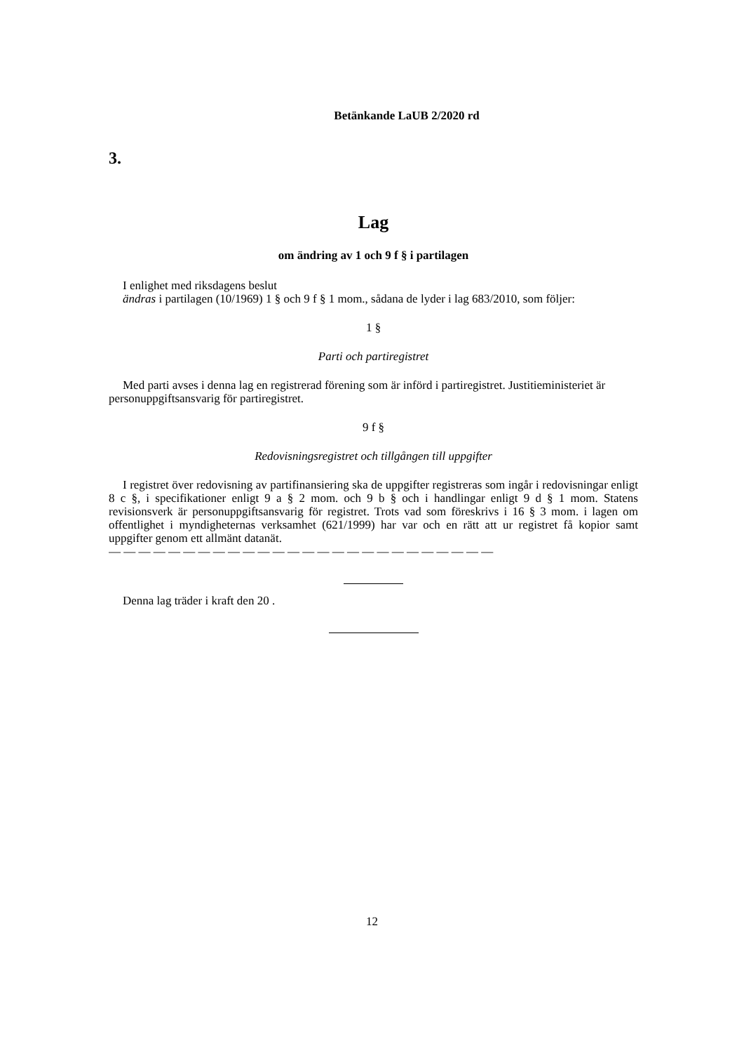Betänkande LaUB 2/2020 rd
3.
Lag
om ändring av 1 och 9 f § i partilagen
I enlighet med riksdagens beslut
ändras i partilagen (10/1969) 1 § och 9 f § 1 mom., sådana de lyder i lag 683/2010, som följer:
1 §
Parti och partiregistret
Med parti avses i denna lag en registrerad förening som är införd i partiregistret. Justitieministeriet är personuppgiftsansvarig för partiregistret.
9 f §
Redovisningsregistret och tillgången till uppgifter
I registret över redovisning av partifinansiering ska de uppgifter registreras som ingår i redovisningar enligt 8 c §, i specifikationer enligt 9 a § 2 mom. och 9 b § och i handlingar enligt 9 d § 1 mom. Statens revisionsverk är personuppgiftsansvarig för registret. Trots vad som föreskrivs i 16 § 3 mom. i lagen om offentlighet i myndigheternas verksamhet (621/1999) har var och en rätt att ur registret få kopior samt uppgifter genom ett allmänt datanät.
— — — — — — — — — — — — — — — — — — — — — — — — — —
Denna lag träder i kraft den 20 .
12